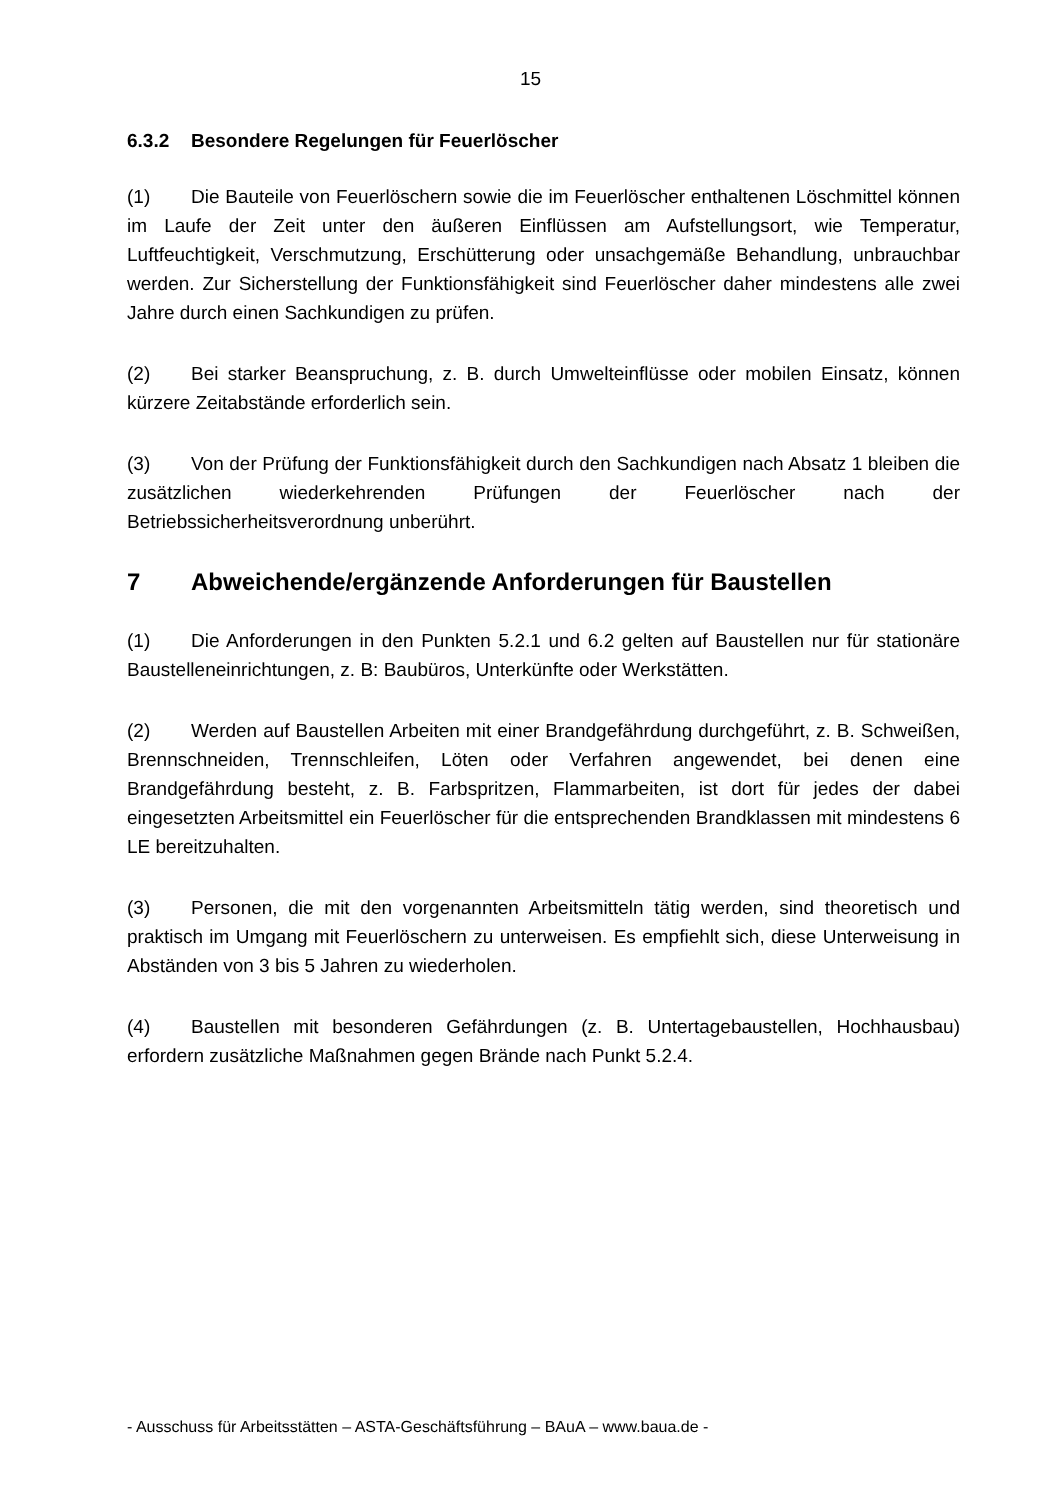15
6.3.2 Besondere Regelungen für Feuerlöscher
(1) Die Bauteile von Feuerlöschern sowie die im Feuerlöscher enthaltenen Löschmittel können im Laufe der Zeit unter den äußeren Einflüssen am Aufstellungsort, wie Temperatur, Luftfeuchtigkeit, Verschmutzung, Erschütterung oder unsachgemäße Behandlung, unbrauchbar werden. Zur Sicherstellung der Funktionsfähigkeit sind Feuerlöscher daher mindestens alle zwei Jahre durch einen Sachkundigen zu prüfen.
(2) Bei starker Beanspruchung, z. B. durch Umwelteinflüsse oder mobilen Einsatz, können kürzere Zeitabstände erforderlich sein.
(3) Von der Prüfung der Funktionsfähigkeit durch den Sachkundigen nach Absatz 1 bleiben die zusätzlichen wiederkehrenden Prüfungen der Feuerlöscher nach der Betriebssicherheitsverordnung unberührt.
7 Abweichende/ergänzende Anforderungen für Baustellen
(1) Die Anforderungen in den Punkten 5.2.1 und 6.2 gelten auf Baustellen nur für stationäre Baustelleneinrichtungen, z. B: Baubüros, Unterkünfte oder Werkstätten.
(2) Werden auf Baustellen Arbeiten mit einer Brandgefährdung durchgeführt, z. B. Schweißen, Brennschneiden, Trennschleifen, Löten oder Verfahren angewendet, bei denen eine Brandgefährdung besteht, z. B. Farbspritzen, Flammarbeiten, ist dort für jedes der dabei eingesetzten Arbeitsmittel ein Feuerlöscher für die entsprechenden Brandklassen mit mindestens 6 LE bereitzuhalten.
(3) Personen, die mit den vorgenannten Arbeitsmitteln tätig werden, sind theoretisch und praktisch im Umgang mit Feuerlöschern zu unterweisen. Es empfiehlt sich, diese Unterweisung in Abständen von 3 bis 5 Jahren zu wiederholen.
(4) Baustellen mit besonderen Gefährdungen (z. B. Untertagebaustellen, Hochhausbau) erfordern zusätzliche Maßnahmen gegen Brände nach Punkt 5.2.4.
- Ausschuss für Arbeitsstätten – ASTA-Geschäftsführung – BAuA – www.baua.de -